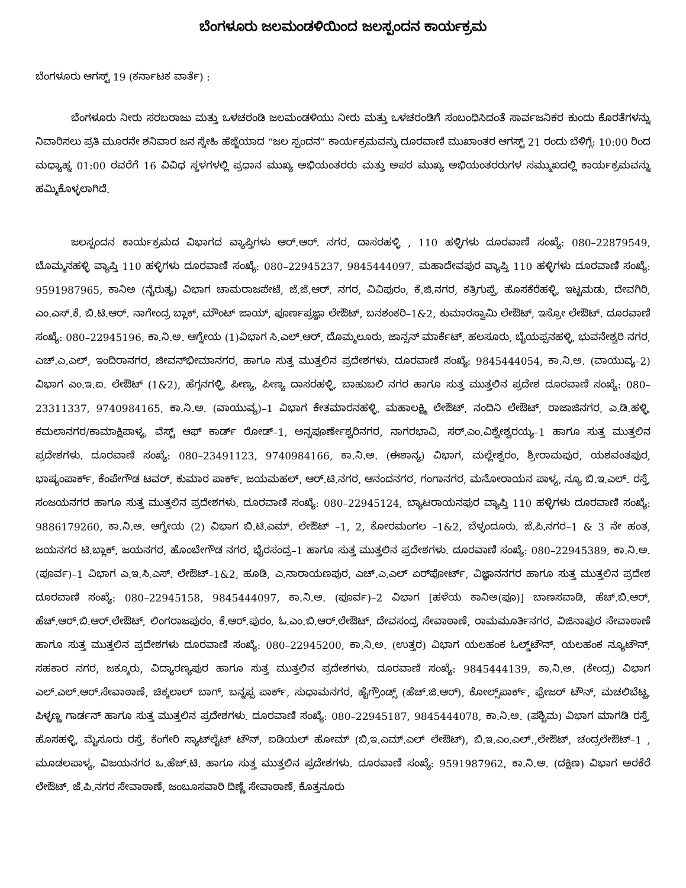ಬೆಂಗಳೂರು ಜಲಮಂಡಳಿಯಿಂದ ಜಲಸ್ಪಂದನ ಕಾರ್ಯಕ್ರಮ
ಬೆಂಗಳೂರು ಆಗಸ್ಟ್ 19 (ಕರ್ನಾಟಕ ವಾರ್ತೆ) :
ಬೆಂಗಳೂರು ನೀರು ಸರಬರಾಜು ಮತ್ತು ಒಳಚರಂಡಿ ಜಲಮಂಡಳಿಯು ನೀರು ಮತ್ತು ಒಳಚರಂಡಿಗೆ ಸಂಬಂಧಿಸಿದಂತೆ ಸಾರ್ವಜನಿಕರ ಕುಂದು ಕೊರತೆಗಳನ್ನು ನಿವಾರಿಸಲು ಪ್ರತಿ ಮೂರನೇ ಶನಿವಾರ ಜನ ಸ್ನೇಹಿ ಹೆಜ್ಜೆಯಾದ “ಜಲ ಸ್ಪಂದನ” ಕಾರ್ಯಕ್ರಮವನ್ನು ದೂರವಾಣಿ ಮುಖಾಂತರ ಆಗಸ್ಟ್ 21 ರಂದು ಬೆಳಿಗ್ಗೆ: 10:00 ರಿಂದ ಮಧ್ಯಾಹ್ನ 01:00 ರವರೆಗೆ 16 ವಿವಿಧ ಸ್ಥಳಗಳಲ್ಲಿ ಪ್ರಧಾನ ಮುಖ್ಯ ಅಭಿಯಂತರರು ಮತ್ತು ಅಪರ ಮುಖ್ಯ ಅಭಿಯಂತರರುಗಳ ಸಮ್ಮುಖದಲ್ಲಿ ಕಾರ್ಯಕ್ರಮವನ್ನು ಹಮ್ಮಿಕೊಳ್ಳಲಾಗಿದೆ.
ಜಲಸ್ಪಂದನ ಕಾರ್ಯಕ್ರಮದ ವಿಭಾಗದ ವ್ಯಾಪ್ತಿಗಳು ಆರ್.ಆರ್. ನಗರ, ದಾಸರಹಳ್ಳಿ , 110 ಹಳ್ಳಿಗಳು ದೂರವಾಣಿ ಸಂಖ್ಯೆ: 080–22879549, ಬೊಮ್ಮನಹಳ್ಳಿ ವ್ಯಾಪ್ತಿ 110 ಹಳ್ಳಿಗಳು ದೂರವಾಣಿ ಸಂಖ್ಯೆ: 080–22945237, 9845444097, ಮಹಾದೇವಪುರ ವ್ಯಾಪ್ತಿ 110 ಹಳ್ಳಿಗಳು ದೂರವಾಣಿ ಸಂಖ್ಯೆ: 9591987965, ಕಾನಿಅ (ನೈರುತ್ಯ) ವಿಭಾಗ ಚಾಮರಾಜಪೇಟೆ, ಜೆ.ಜೆ.ಆರ್. ನಗರ, ವಿವಿಪುರಂ, ಕೆ.ಜಿ.ನಗರ, ಕತ್ರಿಗುಪ್ಪೆ, ಹೊಸಕೆರೆಹಳ್ಳಿ, ಇಟ್ಟಮಡು, ದೇವಗಿರಿ, ಎಂ.ಎಸ್.ಕೆ. ಬಿ.ಟಿ.ಆರ್. ನಾಗೇಂದ್ರ ಬ್ಲಾಕ್, ಮೌಂಟ್ ಜಾಯ್, ಪೂರ್ಣಪ್ರಜ್ಞಾ ಲೇಔಟ್, ಬನಶಂಕರಿ–1&2, ಕುಮಾರಸ್ವಾಮಿ ಲೇಔಟ್, ಇಸ್ರೋ ಲೇಔಟ್. ದೂರವಾಣಿ ಸಂಖ್ಯೆ: 080–22945196, ಕಾ.ನಿ.ಅ. ಆಗ್ನೇಯ (1)ವಿಭಾಗ ಸಿ.ಎಲ್.ಆರ್, ದೊಮ್ಮಲೂರು, ಜಾನ್ಸನ್ ಮಾರ್ಕೆಟ್, ಹಲಸೂರು, ಬೈಯಪ್ಪನಹಳ್ಳಿ, ಭುವನೇಶ್ವರಿ ನಗರ, ಎಚ್.ಎ.ಎಲ್, ಇಂದಿರಾನಗರ, ಜೀವನ್‌ಭೀಮಾನಗರ, ಹಾಗೂ ಸುತ್ತ ಮುತ್ತಲಿನ ಪ್ರದೇಶಗಳು. ದೂರವಾಣಿ ಸಂಖ್ಯೆ: 9845444054, ಕಾ.ನಿ.ಅ. (ವಾಯುವ್ಯ–2) ವಿಭಾಗ ಎಂ.ಇ.ಐ. ಲೇಔಟ್ (1&2), ಹೆಗ್ಗನಗಳ್ಳಿ, ಪೀಣ್ಯ, ಪೀಣ್ಯ ದಾಸರಹಳ್ಳಿ, ಬಾಹುಬಲಿ ನಗರ ಹಾಗೂ ಸುತ್ತ ಮುತ್ತಲಿನ ಪ್ರದೇಶ ದೂರವಾಣಿ ಸಂಖ್ಯೆ: 080–23311337, 9740984165, ಕಾ.ನಿ.ಅ. (ವಾಯುವ್ಯ)–1 ವಿಭಾಗ ಕೇತಮಾರನಹಳ್ಳಿ, ಮಹಾಲಕ್ಷ್ಮಿ ಲೇಔಟ್, ನಂದಿನಿ ಲೇಔಟ್, ರಾಜಾಜಿನಗರ, ಎ.ಡಿ.ಹಳ್ಳಿ, ಕಮಲಾನಗರ/ಕಾಮಾಕ್ಷಿಪಾಳ್ಯ, ವೆಸ್ಟ್ ಆಫ್ ಕಾರ್ಡ್ ರೋಡ್–1, ಅನ್ನಪೂರ್ಣೇಶ್ವರಿನಗರ, ನಾಗರಭಾವಿ, ಸರ್.ಎಂ.ವಿಶ್ವೇಶ್ವರಯ್ಯ–1 ಹಾಗೂ ಸುತ್ತ ಮುತ್ತಲಿನ ಪ್ರದೇಶಗಳು. ದೂರವಾಣಿ ಸಂಖ್ಯೆ: 080–23491123, 9740984166, ಕಾ.ನಿ.ಅ. (ಈಶಾನ್ಯ) ವಿಭಾಗ, ಮಲ್ಲೇಶ್ವರಂ, ಶ್ರೀರಾಮಪುರ, ಯಶವಂತಪುರ, ಭಾಷ್ಯಂಪಾರ್ಕ್, ಕೆಂಪೇಗೌಡ ಟವರ್, ಕುಮಾರ ಪಾರ್ಕ್, ಜಯಮಹಲ್, ಆರ್.ಟಿ.ನಗರ, ಆನಂದನಗರ, ಗಂಗಾನಗರ, ಮನೋರಾಯನ ಪಾಳ್ಯ, ನ್ಯೂ ಬಿ.ಇ.ಎಲ್. ರಸ್ತೆ, ಸಂಜಯನಗರ ಹಾಗೂ ಸುತ್ತ ಮುತ್ತಲಿನ ಪ್ರದೇಶಗಳು. ದೂರವಾಣಿ ಸಂಖ್ಯೆ: 080–22945124, ಬ್ಯಾಟರಾಯನಪುರ ವ್ಯಾಪ್ತಿ 110 ಹಳ್ಳಿಗಳು ದೂರವಾಣಿ ಸಂಖ್ಯೆ: 9886179260, ಕಾ.ನಿ.ಅ. ಆಗ್ನೇಯ (2) ವಿಭಾಗ ಬಿ.ಟಿ.ಎಮ್. ಲೇಔಟ್ –1, 2, ಕೋರಮಂಗಲ –1&2, ಬೆಳ್ಳಂದೂರು. ಜೆ.ಪಿ.ನಗರ–1 & 3 ನೇ ಹಂತ, ಜಯನಗರ ಟಿ.ಬ್ಲಾಕ್, ಜಯನಗರ, ಹೊಂಬೇಗೌಡ ನಗರ, ಭೈರಸಂದ್ರ–1 ಹಾಗೂ ಸುತ್ತ ಮುತ್ತಲಿನ ಪ್ರದೇಶಗಳು. ದೂರವಾಣಿ ಸಂಖ್ಯೆ: 080–22945389, ಕಾ.ನಿ.ಅ. (ಪೂರ್ವ)–1 ವಿಭಾಗ ಎ.ಇ.ಸಿ.ಎಸ್. ಲೇಔಟ್–1&2, ಹೂಡಿ, ಎ.ನಾರಾಯಣಪುರ, ಎಚ್.ಎ.ಎಲ್ ಏರ್‌ಪೋರ್ಟ್, ವಿಜ್ಞಾನನಗರ ಹಾಗೂ ಸುತ್ತ ಮುತ್ತಲಿನ ಪ್ರದೇಶ ದೂರವಾಣಿ ಸಂಖ್ಯೆ: 080–22945158, 9845444097, ಕಾ.ನಿ.ಅ. (ಪೂರ್ವ)–2 ವಿಭಾಗ [ಹಳೆಯ ಕಾನಿಅ(ಪೂ)] ಬಾಣಸವಾಡಿ, ಹೆಚ್.ಬಿ.ಆರ್, ಹೆಚ್.ಆರ್.ಬಿ.ಆರ್.ಲೇಔಟ್, ಲಿಂಗರಾಜಪುರಂ, ಕೆ.ಆರ್.ಪುರಂ, ಓ.ಎಂ.ಬಿ.ಆರ್.ಲೇಔಟ್, ದೇವಸಂದ್ರ ಸೇವಾಠಾಣೆ, ರಾಮಮೂರ್ತಿನಗರ, ವಿಜಿನಾಪುರ ಸೇವಾಠಾಣೆ ಹಾಗೂ ಸುತ್ತ ಮುತ್ತಲಿನ ಪ್ರದೇಶಗಳು ದೂರವಾಣಿ ಸಂಖ್ಯೆ: 080–22945200, ಕಾ.ನಿ.ಅ. (ಉತ್ತರ) ವಿಭಾಗ ಯಲಹಂಕ ಓಲ್ಡ್‌ಟೌನ್, ಯಲಹಂಕ ನ್ಯೂಟೌನ್, ಸಹಕಾರ ನಗರ, ಜಕ್ಕೂರು, ವಿದ್ಯಾರಣ್ಯಪುರ ಹಾಗೂ ಸುತ್ತ ಮುತ್ತಲಿನ ಪ್ರದೇಶಗಳು. ದೂರವಾಣಿ ಸಂಖ್ಯೆ: 9845444139, ಕಾ.ನಿ.ಅ. (ಕೇಂದ್ರ) ವಿಭಾಗ ಎಲ್.ಎಲ್.ಆರ್.ಸೇವಾಠಾಣೆ, ಚಿಕ್ಕಲಾಲ್ ಬಾಗ್, ಬನ್ನಪ್ಪ ಪಾರ್ಕ್, ಸುಧಾಮನಗರ, ಹೈಗ್ರೌಂಡ್ಸ್ (ಹೆಚ್.ಜಿ.ಆರ್), ಕೋಲ್ಸ್‌ಪಾರ್ಕ್, ಫ್ರೇಜರ್ ಟೌನ್, ಮಚಲಿಬೆಟ್ಟ, ಪಿಳ್ಳಣ್ಣ ಗಾರ್ಡನ್ ಹಾಗೂ ಸುತ್ತ ಮುತ್ತಲಿನ ಪ್ರದೇಶಗಳು. ದೂರವಾಣಿ ಸಂಖ್ಯೆ: 080–22945187, 9845444078, ಕಾ.ನಿ.ಅ. (ಪಶ್ಚಿಮ) ವಿಭಾಗ ಮಾಗಡಿ ರಸ್ತೆ, ಹೊಸಹಳ್ಳಿ, ಮೈಸೂರು ರಸ್ತೆ, ಕೆಂಗೇರಿ ಸ್ಯಾಟ್‌ಲೈಟ್ ಟೌನ್, ಐಡಿಯಲ್ ಹೋಮ್ (ಬಿ,ಇ.ಎಮ್.ಎಲ್ ಲೇಔಟ್), ಬಿ.ಇ.ಎಂ.ಎಲ್.,ಲೇಔಟ್, ಚಂದ್ರಲೇಔಟ್–1 , ಮೂಡಲಪಾಳ್ಯ, ವಿಜಯನಗರ ಒ.ಹೆಚ್.ಟಿ. ಹಾಗೂ ಸುತ್ತ ಮುತ್ತಲಿನ ಪ್ರದೇಶಗಳು. ದೂರವಾಣಿ ಸಂಖ್ಯೆ: 9591987962, ಕಾ.ನಿ.ಅ. (ದಕ್ಷಿಣ) ವಿಭಾಗ ಅರಕೆರೆ ಲೇಔಟ್, ಜೆ.ಪಿ.ನಗರ ಸೇವಾಠಾಣೆ, ಜಂಬೂಸವಾರಿ ದಿಣ್ಣೆ ಸೇವಾಠಾಣೆ, ಕೊತ್ತನೂರು